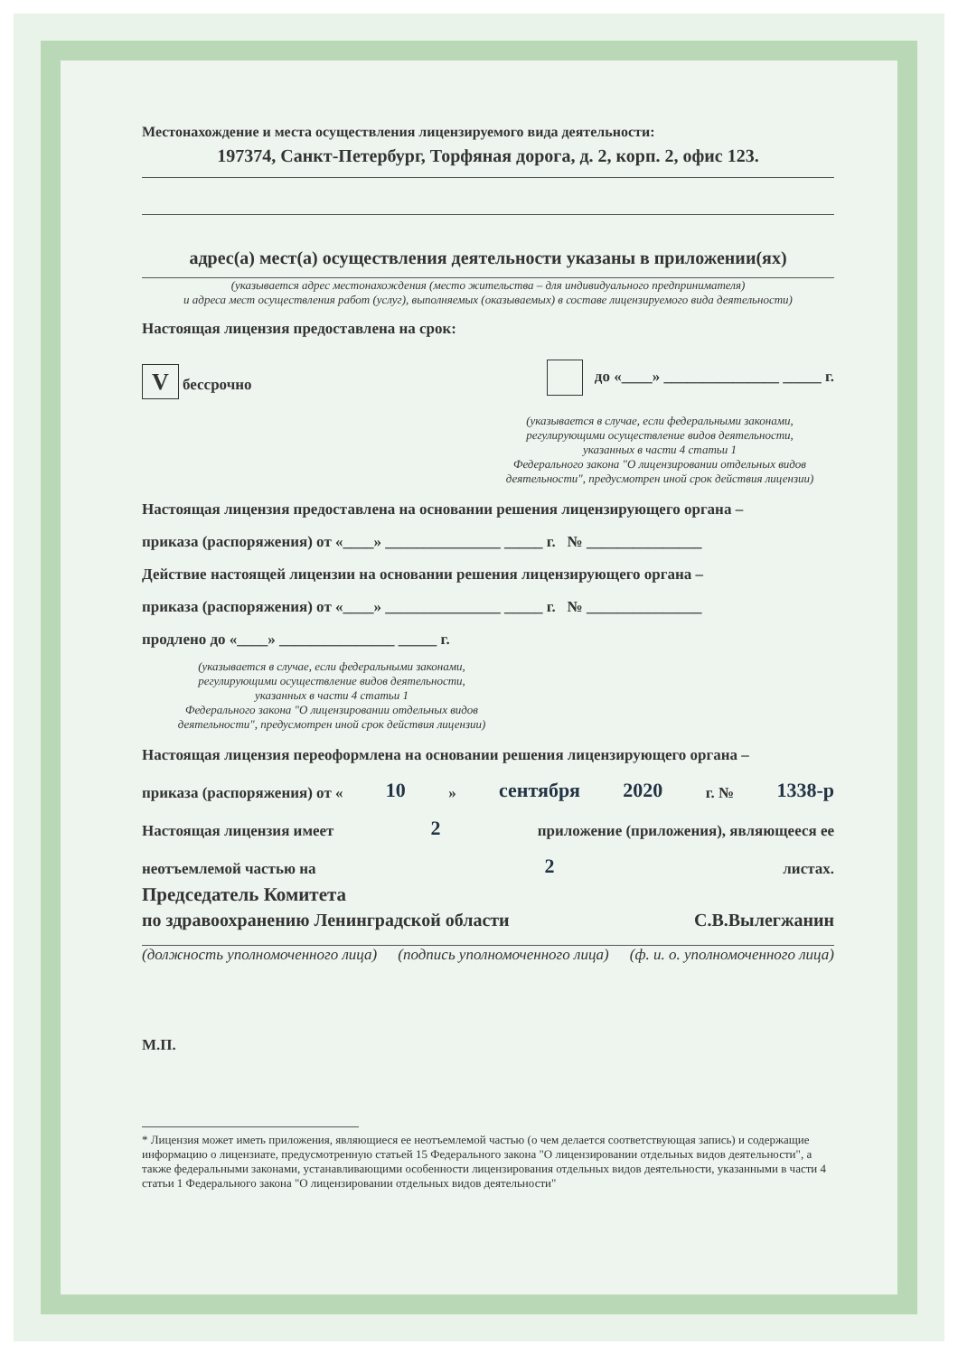Местонахождение и места осуществления лицензируемого вида деятельности:
197374, Санкт-Петербург, Торфяная дорога, д. 2, корп. 2, офис 123.
адрес(а) мест(а) осуществления деятельности указаны в приложении(ях)
(указывается адрес местонахождения (место жительства – для индивидуального предпринимателя)
и адреса мест осуществления работ (услуг), выполняемых (оказываемых) в составе лицензируемого вида деятельности)
Настоящая лицензия предоставлена на срок:
V бессрочно до «____» _______________ _____ г.
(указывается в случае, если федеральными законами,
регулирующими осуществление видов деятельности,
указанных в части 4 статьи 1
Федерального закона "О лицензировании отдельных видов
деятельности", предусмотрен иной срок действия лицензии)
Настоящая лицензия предоставлена на основании решения лицензирующего органа –
приказа (распоряжения) от «____» _______________ _____ г. № _______________
Действие настоящей лицензии на основании решения лицензирующего органа –
приказа (распоряжения) от «____» _______________ _____ г. № _______________
продлено до «____» _______________ _____ г.
(указывается в случае, если федеральными законами,
регулирующими осуществление видов деятельности,
указанных в части 4 статьи 1
Федерального закона "О лицензировании отдельных видов
деятельности", предусмотрен иной срок действия лицензии)
Настоящая лицензия переоформлена на основании решения лицензирующего органа –
приказа (распоряжения) от « 10 » сентября 2020 г. № 1338-р
Настоящая лицензия имеет 2 приложение (приложения), являющееся ее
неотъемлемой частью на 2 листах.
Председатель Комитета
по здравоохранению Ленинградской области С.В.Вылегжанин
(должность уполномоченного лица) (подпись уполномоченного лица) (ф. и. о. уполномоченного лица)
М.П.
* Лицензия может иметь приложения, являющиеся ее неотъемлемой частью (о чем делается соответствующая запись) и содержащие информацию о лицензиате, предусмотренную статьей 15 Федерального закона "О лицензировании отдельных видов деятельности", а также федеральными законами, устанавливающими особенности лицензирования отдельных видов деятельности, указанными в части 4 статьи 1 Федерального закона "О лицензировании отдельных видов деятельности"